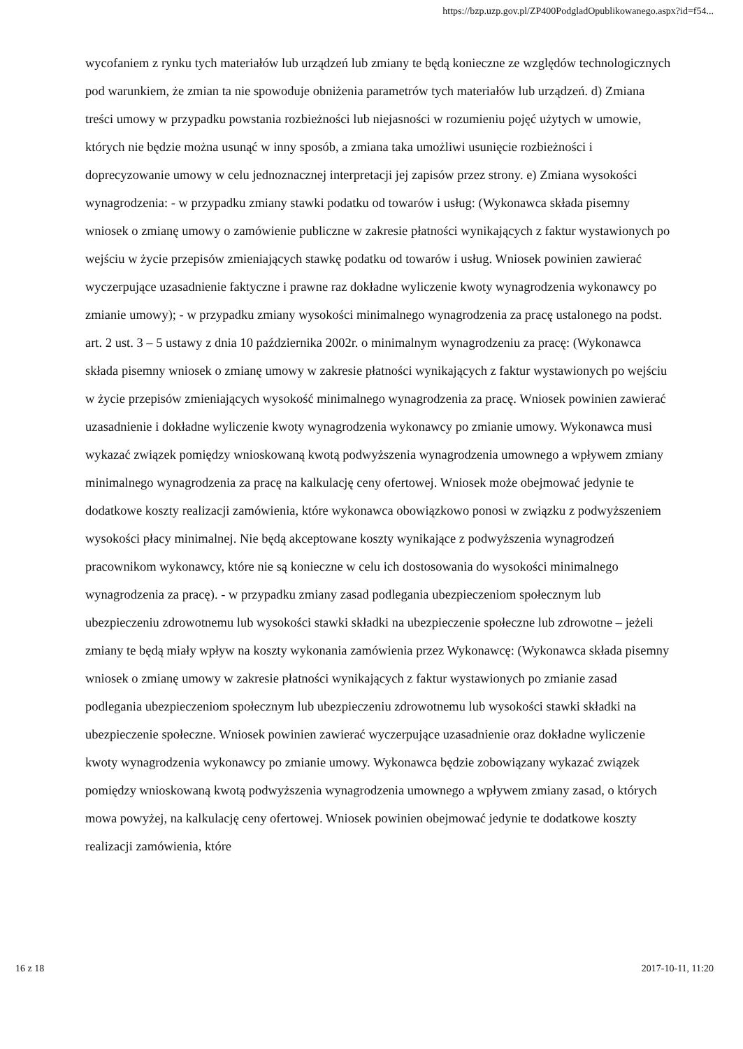https://bzp.uzp.gov.pl/ZP400PodgladOpublikowanego.aspx?id=f54...
wycofaniem z rynku tych materiałów lub urządzeń lub zmiany te będą konieczne ze względów technologicznych pod warunkiem, że zmian ta nie spowoduje obniżenia parametrów tych materiałów lub urządzeń. d) Zmiana treści umowy w przypadku powstania rozbieżności lub niejasności w rozumieniu pojęć użytych w umowie, których nie będzie można usunąć w inny sposób, a zmiana taka umożliwi usunięcie rozbieżności i doprecyzowanie umowy w celu jednoznacznej interpretacji jej zapisów przez strony. e) Zmiana wysokości wynagrodzenia: - w przypadku zmiany stawki podatku od towarów i usług: (Wykonawca składa pisemny wniosek o zmianę umowy o zamówienie publiczne w zakresie płatności wynikających z faktur wystawionych po wejściu w życie przepisów zmieniających stawkę podatku od towarów i usług. Wniosek powinien zawierać wyczerpujące uzasadnienie faktyczne i prawne raz dokładne wyliczenie kwoty wynagrodzenia wykonawcy po zmianie umowy); - w przypadku zmiany wysokości minimalnego wynagrodzenia za pracę ustalonego na podst. art. 2 ust. 3 – 5 ustawy z dnia 10 października 2002r. o minimalnym wynagrodzeniu za pracę: (Wykonawca składa pisemny wniosek o zmianę umowy w zakresie płatności wynikających z faktur wystawionych po wejściu w życie przepisów zmieniających wysokość minimalnego wynagrodzenia za pracę. Wniosek powinien zawierać uzasadnienie i dokładne wyliczenie kwoty wynagrodzenia wykonawcy po zmianie umowy. Wykonawca musi wykazać związek pomiędzy wnioskowaną kwotą podwyższenia wynagrodzenia umownego a wpływem zmiany minimalnego wynagrodzenia za pracę na kalkulację ceny ofertowej. Wniosek może obejmować jedynie te dodatkowe koszty realizacji zamówienia, które wykonawca obowiązkowo ponosi w związku z podwyższeniem wysokości płacy minimalnej. Nie będą akceptowane koszty wynikające z podwyższenia wynagrodzeń pracownikom wykonawcy, które nie są konieczne w celu ich dostosowania do wysokości minimalnego wynagrodzenia za pracę). - w przypadku zmiany zasad podlegania ubezpieczeniom społecznym lub ubezpieczeniu zdrowotnemu lub wysokości stawki składki na ubezpieczenie społeczne lub zdrowotne – jeżeli zmiany te będą miały wpływ na koszty wykonania zamówienia przez Wykonawcę: (Wykonawca składa pisemny wniosek o zmianę umowy w zakresie płatności wynikających z faktur wystawionych po zmianie zasad podlegania ubezpieczeniom społecznym lub ubezpieczeniu zdrowotnemu lub wysokości stawki składki na ubezpieczenie społeczne. Wniosek powinien zawierać wyczerpujące uzasadnienie oraz dokładne wyliczenie kwoty wynagrodzenia wykonawcy po zmianie umowy. Wykonawca będzie zobowiązany wykazać związek pomiędzy wnioskowaną kwotą podwyższenia wynagrodzenia umownego a wpływem zmiany zasad, o których mowa powyżej, na kalkulację ceny ofertowej. Wniosek powinien obejmować jedynie te dodatkowe koszty realizacji zamówienia, które
16 z 18 2017-10-11, 11:20